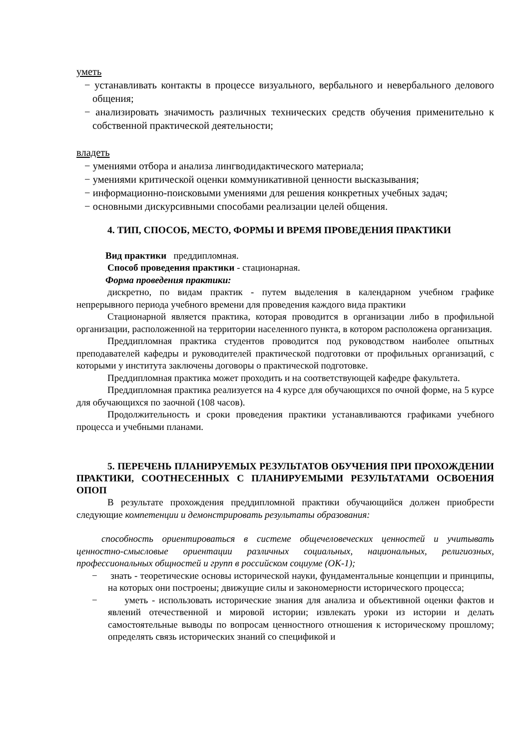уметь
− устанавливать контакты в процессе визуального, вербального и невербального делового общения;
− анализировать значимость различных технических средств обучения применительно к собственной практической деятельности;
владеть
− умениями отбора и анализа лингводидактического материала;
− умениями критической оценки коммуникативной ценности высказывания;
− информационно-поисковыми умениями для решения конкретных учебных задач;
− основными дискурсивными способами реализации целей общения.
4. ТИП, СПОСОБ, МЕСТО, ФОРМЫ И ВРЕМЯ ПРОВЕДЕНИЯ ПРАКТИКИ
Вид практики преддипломная.
Способ проведения практики - стационарная.
Форма проведения практики:
дискретно, по видам практик - путем выделения в календарном учебном графике непрерывного периода учебного времени для проведения каждого вида практики
Стационарной является практика, которая проводится в организации либо в профильной организации, расположенной на территории населенного пункта, в котором расположена организация.
Преддипломная практика студентов проводится под руководством наиболее опытных преподавателей кафедры и руководителей практической подготовки от профильных организаций, с которыми у института заключены договоры о практической подготовке.
Преддипломная практика может проходить и на соответствующей кафедре факультета.
Преддипломная практика реализуется на 4 курсе для обучающихся по очной форме, на 5 курсе для обучающихся по заочной (108 часов).
Продолжительность и сроки проведения практики устанавливаются графиками учебного процесса и учебными планами.
5. ПЕРЕЧЕНЬ ПЛАНИРУЕМЫХ РЕЗУЛЬТАТОВ ОБУЧЕНИЯ ПРИ ПРОХОЖДЕНИИ ПРАКТИКИ, СООТНЕСЕННЫХ С ПЛАНИРУЕМЫМИ РЕЗУЛЬТАТАМИ ОСВОЕНИЯ ОПОП
В результате прохождения преддипломной практики обучающийся должен приобрести следующие компетенции и демонстрировать результаты образования:
способность ориентироваться в системе общечеловеческих ценностей и учитывать ценностно-смысловые ориентации различных социальных, национальных, религиозных, профессиональных общностей и групп в российском социуме (ОК-1);
− знать - теоретические основы исторической науки, фундаментальные концепции и принципы, на которых они построены; движущие силы и закономерности исторического процесса;
− уметь - использовать исторические знания для анализа и объективной оценки фактов и явлений отечественной и мировой истории; извлекать уроки из истории и делать самостоятельные выводы по вопросам ценностного отношения к историческому прошлому; определять связь исторических знаний со спецификой и